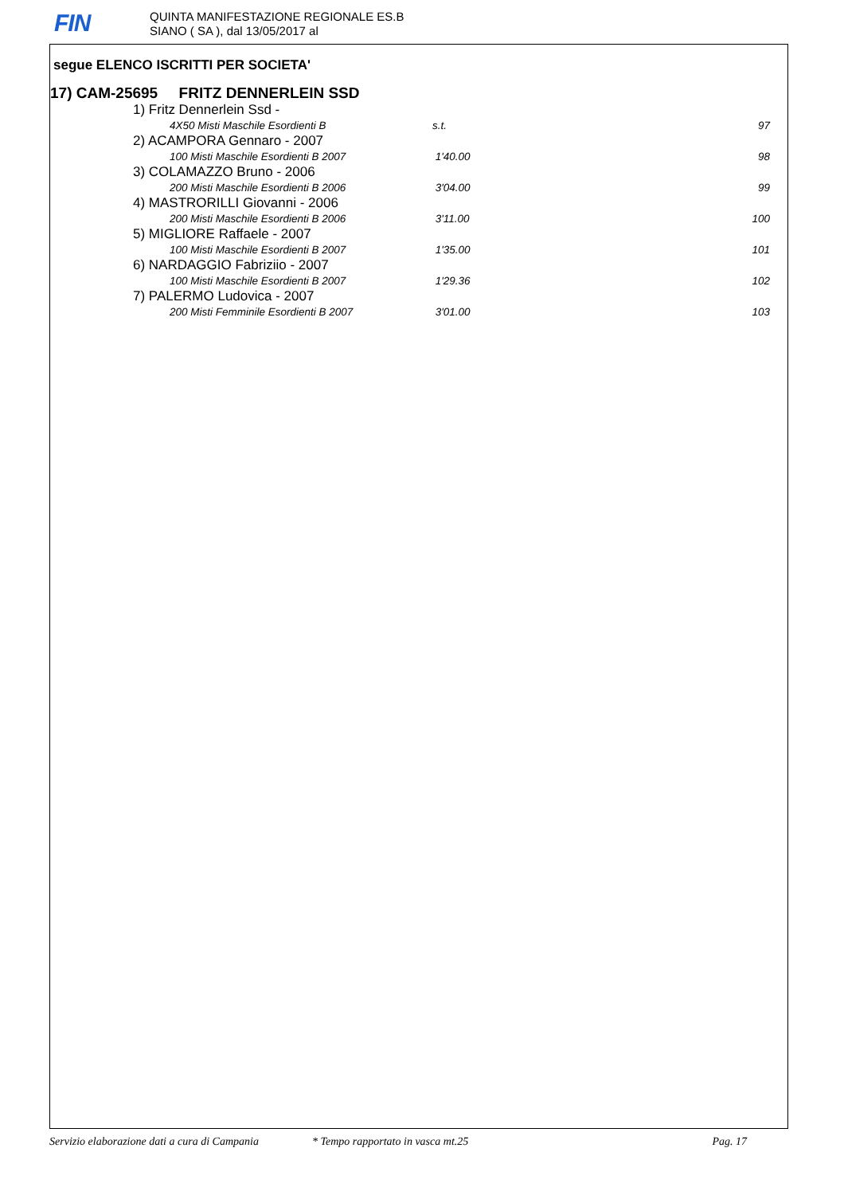FIN
QUINTA MANIFESTAZIONE REGIONALE ES.B
SIANO ( SA ), dal 13/05/2017 al
segue ELENCO ISCRITTI PER SOCIETA'
17) CAM-25695 FRITZ DENNERLEIN SSD
| 1) Fritz Dennerlein Ssd - | | |
| 4X50 Misti Maschile Esordienti B | s.t. | 97 |
| 2) ACAMPORA Gennaro - 2007 | | |
| 100 Misti Maschile Esordienti B 2007 | 1'40.00 | 98 |
| 3) COLAMAZZO Bruno - 2006 | | |
| 200 Misti Maschile Esordienti B 2006 | 3'04.00 | 99 |
| 4) MASTRORILLI Giovanni - 2006 | | |
| 200 Misti Maschile Esordienti B 2006 | 3'11.00 | 100 |
| 5) MIGLIORE Raffaele - 2007 | | |
| 100 Misti Maschile Esordienti B 2007 | 1'35.00 | 101 |
| 6) NARDAGGIO Fabriziio - 2007 | | |
| 100 Misti Maschile Esordienti B 2007 | 1'29.36 | 102 |
| 7) PALERMO Ludovica - 2007 | | |
| 200 Misti Femminile Esordienti B 2007 | 3'01.00 | 103 |
Servizio elaborazione dati a cura di Campania * Tempo rapportato in vasca mt.25 Pag. 17